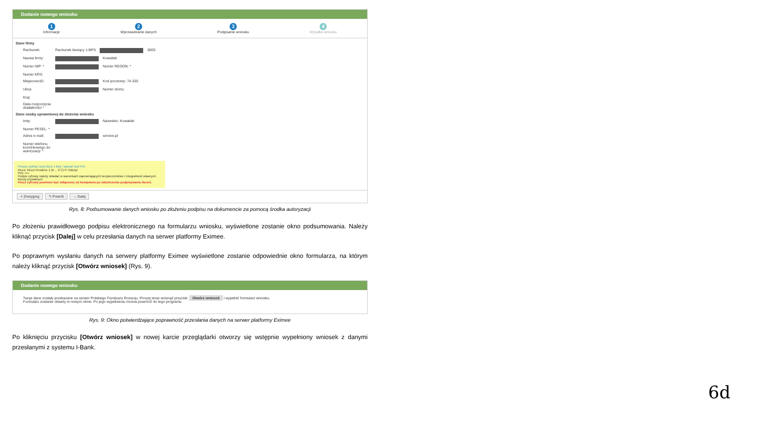Dodanie nowego wniosku
1
Informacje
2
Wprowadzanie danych
3
Podpisanie wniosku
4
Wysyłka wniosku
Dane firmy
Rachunek: Rachunek bieżący 1-BPS 0003
Nazwa firmy: Kowalski
Numer NIP: * Numer REGON: *
Numer KRS:
Miejscowość: Kod pocztowy: 74-320
Ulica: Numer domu:
Kraj:
Data rozpoczęcia działalności *
Dane osoby uprawnionej do złożenia wniosku
Imię: Nazwisko: Kowalski
Numer PESEL: *
Adres e-mail: service.pl
Numer telefonu komórkowego do autoryzacji: *
Proszę wybrać swój klucz z listy i wpisać kod PIN
Klucz: Klucz Pendrive 1 (K… 2 C) ⟳ Odczyt
PIN: ••••
Podpis cyfrowy należy składać w warunkach zapewniających bezpieczeństwo i integralność własnych kluczy prywatnych
Klucz cyfrowy powinien być odłączony od komputera po zakończeniu podpisywania zleceń.
× Zrezygnuj ↰ Powrót → Dalej
Rys. 8: Podsumowanie danych wniosku po złożeniu podpisu na dokumencie za pomocą środka autoryzacji
Po złożeniu prawidłowego podpisu elektronicznego na formularzu wniosku, wyświetlone zostanie okno podsumowania. Należy kliknąć przycisk [Dalej] w celu przesłania danych na serwer platformy Eximee.
Po poprawnym wysłaniu danych na serwery platformy Eximee wyświetlone zostanie odpowiednie okno formularza, na którym należy kliknąć przycisk [Otwórz wniosek] (Rys. 9).
Dodanie nowego wniosku
Twoje dane zostały przekazane na serwer Polskiego Funduszu Rozwoju. Proszę teraz wcisnąć przycisk: Otwórz wniosek i wypełnić formularz wniosku.
Formularz zostanie otwarty w nowym oknie. Po jego wypełnieniu można powrócić do tego programu.
Rys. 9: Okno potwierdzające poprawność przesłania danych na serwer platformy Eximee
Po kliknięciu przycisku [Otwórz wniosek] w nowej karcie przeglądarki otworzy się wstępnie wypełniony wniosek z danymi przesłanymi z systemu I-Bank.
6d